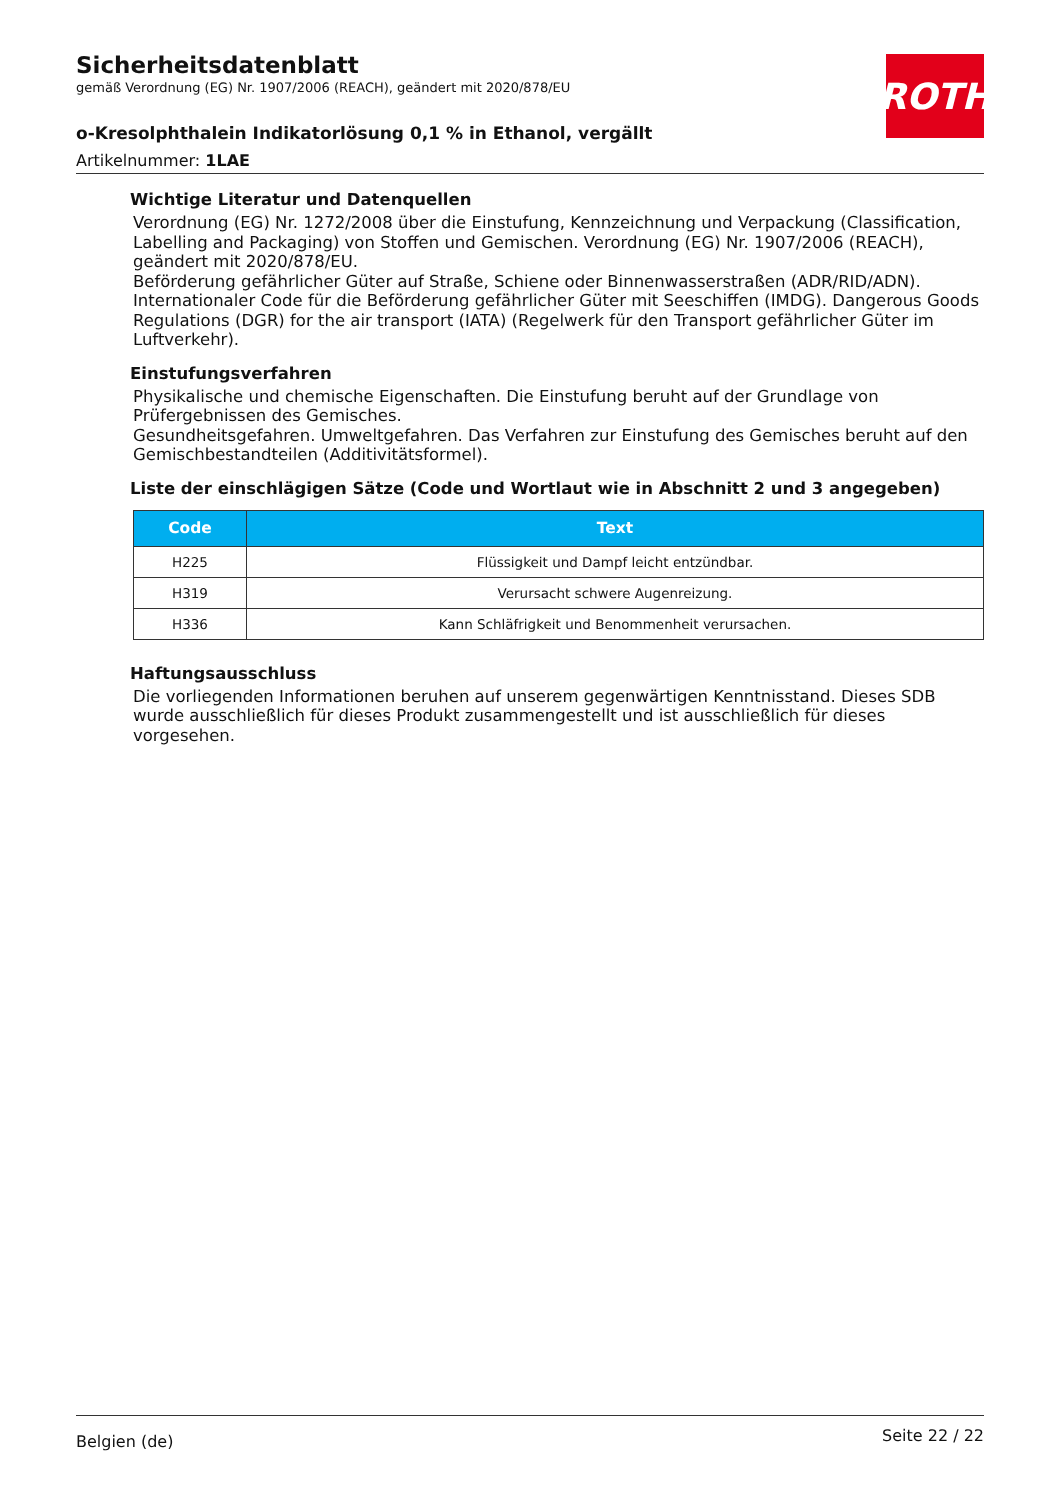ROTH
Sicherheitsdatenblatt
gemäß Verordnung (EG) Nr. 1907/2006 (REACH), geändert mit 2020/878/EU
o-Kresolphthalein Indikatorlösung 0,1 % in Ethanol, vergällt
Artikelnummer: 1LAE
Wichtige Literatur und Datenquellen
Verordnung (EG) Nr. 1272/2008 über die Einstufung, Kennzeichnung und Verpackung (Classification, Labelling and Packaging) von Stoffen und Gemischen. Verordnung (EG) Nr. 1907/2006 (REACH), geändert mit 2020/878/EU.
Beförderung gefährlicher Güter auf Straße, Schiene oder Binnenwasserstraßen (ADR/RID/ADN). Internationaler Code für die Beförderung gefährlicher Güter mit Seeschiffen (IMDG). Dangerous Goods Regulations (DGR) for the air transport (IATA) (Regelwerk für den Transport gefährlicher Güter im Luftverkehr).
Einstufungsverfahren
Physikalische und chemische Eigenschaften. Die Einstufung beruht auf der Grundlage von Prüfergebnissen des Gemisches.
Gesundheitsgefahren. Umweltgefahren. Das Verfahren zur Einstufung des Gemisches beruht auf den Gemischbestandteilen (Additivitätsformel).
Liste der einschlägigen Sätze (Code und Wortlaut wie in Abschnitt 2 und 3 angegeben)
| Code | Text |
| --- | --- |
| H225 | Flüssigkeit und Dampf leicht entzündbar. |
| H319 | Verursacht schwere Augenreizung. |
| H336 | Kann Schläfrigkeit und Benommenheit verursachen. |
Haftungsausschluss
Die vorliegenden Informationen beruhen auf unserem gegenwärtigen Kenntnisstand. Dieses SDB wurde ausschließlich für dieses Produkt zusammengestellt und ist ausschließlich für dieses vorgesehen.
Belgien (de) Seite 22 / 22